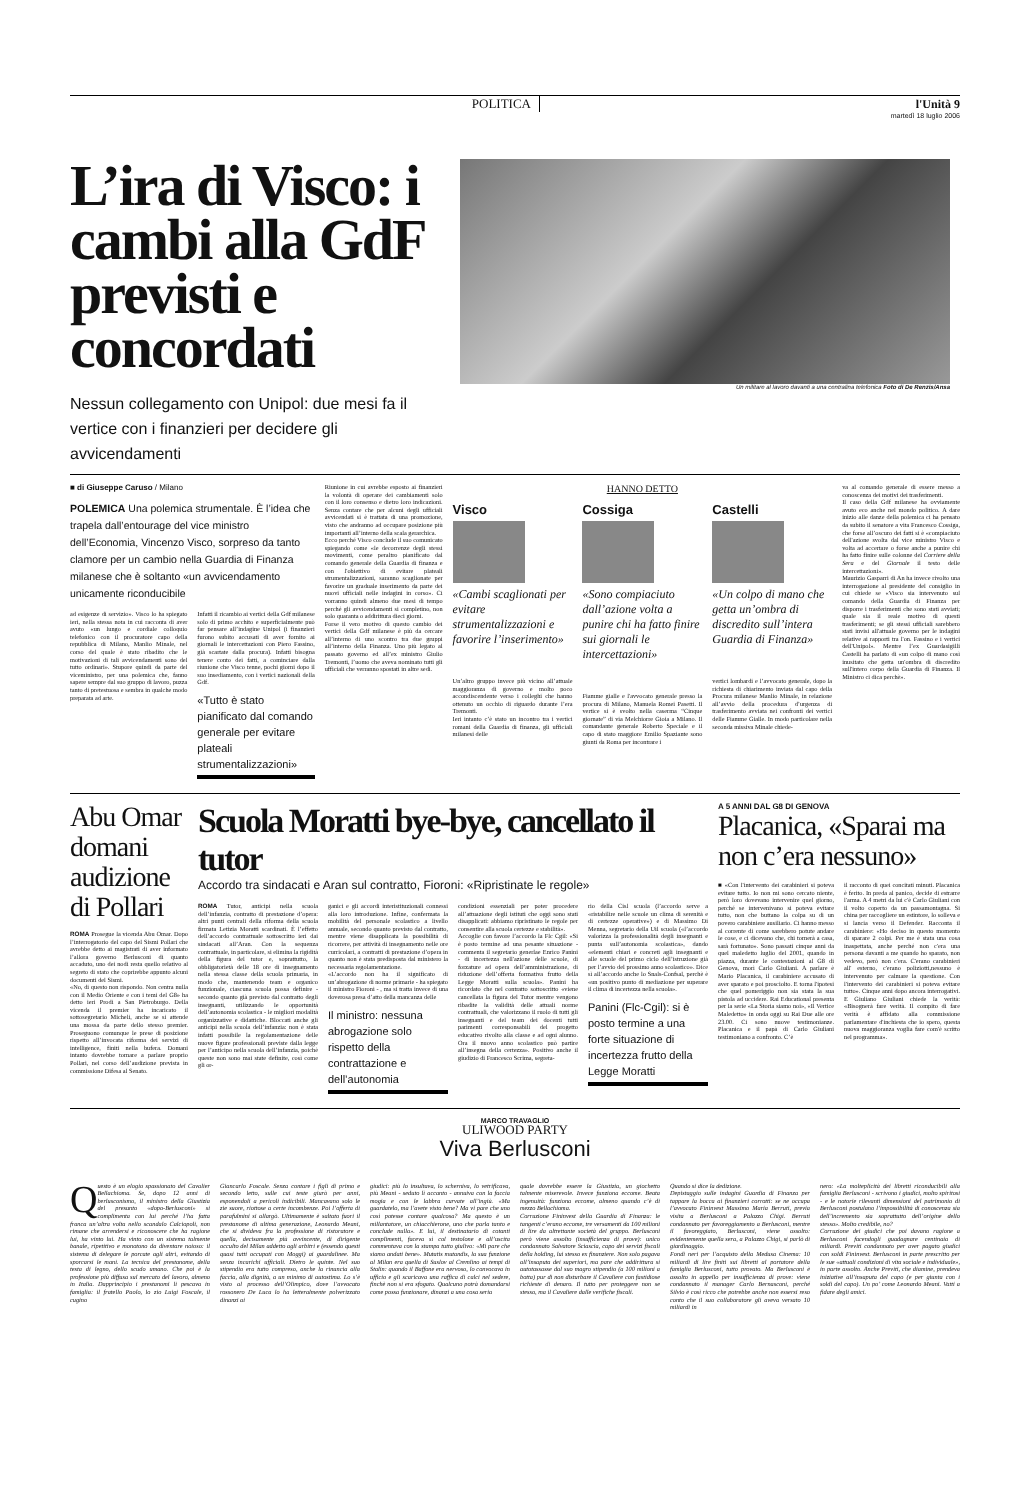POLITICA l'Unità 9
martedì 18 luglio 2006
L’ira di Visco: i cambi alla GdF previsti e concordati
Nessun collegamento con Unipol: due mesi fa il vertice con i finanzieri per decidere gli avvicendamenti
Un militare al lavoro davanti a una centralina telefonica Foto di De Renzis/Ansa
■ di Giuseppe Caruso / Milano
POLEMICA Una polemica strumentale. È l’idea che trapela dall’entourage del vice ministro dell’Economia, Vincenzo Visco, sorpreso da tanto clamore per un cambio nella Guardia di Finanza milanese che è soltanto «un avvicendamento unicamente riconducibile
ad esigenze di servizio». Visco lo ha spiegato ieri, nella stessa nota in cui racconta di aver avuto «un lungo e cordiale colloquio telefonico con il procuratore capo della repubblica di Milano, Manlio Minale, nel corso del quale è stato ribadito che le motivazioni di tali avvicendamenti sono del tutto ordinari». Stupore quindi da parte del viceministro, per una polemica che, fanno sapere sempre dal suo gruppo di lavoro, puzza tanto di pretestuosa e sembra in qualche modo preparata ad arte.
Infatti il ricambio ai vertici della Gdf milanese solo di primo acchito e superficialmente può far pensare all’indagine Unipol (i finanzieri furono subito accusati di aver fornito ai giornali le intercettazioni con Piero Fassino, già scartate dalla procura). Infatti bisogna tenere conto dei fatti, a cominciare dalla riunione che Visco tenne, pochi giorni dopo il suo insediamento, con i vertici nazionali della Gdf.
«Tutto è stato pianificato dal comando generale per evitare plateali strumentalizzazioni»
Riunione in cui avrebbe esposto ai finanzieri la volontà di operare dei cambiamenti solo con il loro consenso e dietro loro indicazioni. Senza contare che per alcuni degli ufficiali avvicendati si è trattata di una promozione, visto che andranno ad occupare posizione più importanti all’interno della scala gerarchica.
Ecco perché Visco conclude il suo comunicato spiegando come «le decorrenze degli stessi movimenti, come peraltro pianificato dal comando generale della Guardia di finanza e con l'obiettivo di evitare plateali strumentalizzazioni, saranno scaglionate per favorire un graduale inserimento da parte dei nuovi ufficiali nelle indagini in corso». Ci vorranno quindi almeno due mesi di tempo perché gli avvicendamenti si completino, non solo quaranta o addirittura dieci giorni.
Forse il vero motivo di questo cambio dei vertici della Gdf milanese è più da cercare all’interno di uno scontro tra due gruppi all’interno della Finanza. Uno più legato al passato governo ed all’ex ministro Giulio Tremonti, l’uomo che aveva nominato tutti gli ufficiali che verranno spostati in altre sedi.
HANNO DETTO
Visco
«Cambi scaglionati per evitare strumentalizzazioni e favorire l’inserimento»
Un’altro gruppo invece più vicino all’attuale maggioranza di governo e molto poco accondiscendente verso i colleghi che hanno ottenuto un occhio di riguardo durante l’era Tremonti.
Ieri intanto c’è stato un incontro tra i vertici romani della Guardia di finanza, gli ufficiali milanesi delle
Cossiga
«Sono compiaciuto dall’azione volta a punire chi ha fatto finire sui giornali le intercettazioni»
Fiamme gialle e l'avvocato generale presso la procura di Milano, Manuela Romei Pasetti. Il vertice si è svolto nella caserma “Cinque giornate” di via Melchiorre Gioia a Milano. Il comandante generale Roberto Speciale e il capo di stato maggiore Emilio Spaziante sono giunti da Roma per incontrare i
Castelli
«Un colpo di mano che getta un’ombra di discredito sull’intera Guardia di Finanza»
vertici lombardi e l’avvocato generale, dopo la richiesta di chiarimento inviata dal capo della Procura milanese Manlio Minale, in relazione all’avvio della procedura d’urgenza di trasferimento avviata nei confronti dei vertici delle Fiamme Gialle. In modo particolare nella seconda missiva Minale chiede-
va al comando generale di essere messo a conoscenza dei motivi dei trasferimenti.
Il caso della Gdf milanese ha ovviamente avuto eco anche nel mondo politico. A dare inizio alle danze della polemica ci ha pensato da subito il senatore a vita Francesco Cossiga, che forse all’oscuro dei fatti si è «compiaciuto dell'azione svolta dal vice ministro Visco e volta ad accertare o forse anche a punire chi ha fatto finire sulle colonne del Corriere della Sera e del Giornale il testo delle intercettazioni».
Maurizio Gasparri di An ha invece rivolto una interrogazione al presidente del consiglio in cui chiede se «Visco sia intervenuto sul comando della Guardia di Finanza per disporre i trasferimenti che sono stati avviati; quale sia il reale motivo di questi trasferimenti; se gli stessi ufficiali sarebbero stati invisi all'attuale governo per le indagini relative ai rapporti tra l'on. Fassino e i vertici dell'Unipol». Mentre l’ex Guardasigilli Castelli ha parlato di «un colpo di mano così inusitato che getta un'ombra di discredito sull'intero corpo della Guardia di Finanza. Il Ministro ci dica perchè».
Abu Omar domani audizione di Pollari
ROMA Prosegue la vicenda Abu Omar. Dopo l’interrogatorio del capo del Sismi Pollari che avrebbe detto ai magistrati di aver informato l’allora governo Berlusconi di quanto accaduto, uno dei nodi resta quello relativo al segreto di stato che coprirebbe appunto alcuni documenti del Sismi.
«No, di questo non rispondo. Non centra nulla con il Medio Oriente e con i temi del G8» ha detto ieri Prodi a San Pietroburgo. Della vicenda il premier ha incaricato il sottosegretario Micheli, anche se si attende una mossa da parte dello stesso premier. Proseguono comunque le prese di posizione rispetto all’invocata riforma dei servizi di intelligence, finiti nella bufera. Domani intanto dovrebbe tornare a parlare proprio Pollari, nel corso dell’audizione prevista in commissione Difesa al Senato.
Scuola Moratti bye-bye, cancellato il tutor
Accordo tra sindacati e Aran sul contratto, Fioroni: «Ripristinate le regole»
ROMA Tutor, anticipi nella scuola dell’infanzia, contratto di prestazione d’opera: altri punti centrali della riforma della scuola firmata Letizia Moratti scardinati. È l’effetto dell’accordo contrattuale sottoscritto ieri dai sindacati all’Aran. Con la sequenza contrattuale, in particolare, si elimina la rigidità della figura del tutor e, soprattutto, la obbligatorietà delle 18 ore di insegnamento nella stessa classe della scuola primaria, in modo che, mantenendo team e organico funzionale, ciascuna scuola possa definire - secondo quanto già previsto dal contratto degli insegnanti, utilizzando le opportunità dell’autonomia scolastica - le migliori modalità organizzative e didattiche. Bloccati anche gli anticipi nella scuola dell’infanzia: non è stata infatti possibile la regolamentazione delle nuove figure professionali previste dalla legge per l’anticipo nella scuola dell’infanzia, poichè queste non sono mai state definite, così come gli or-
ganici e gli accordi interistituzionali connessi alla loro introduzione. Infine, confermata la mobilità del personale scolastico a livello annuale, secondo quanto previsto dal contratto, mentre viene disapplicata la possibilità di ricorrere, per attività di insegnamento nelle ore curricolari, a contratti di prestazione d’opera in quanto non è stata predisposta dal ministero la necessaria regolamentazione.
«L’accordo non ha il significato di un’abrogazione di norme primarie - ha spiegato il ministro Fioroni - , ma si tratta invece di una doverosa presa d’atto della mancanza delle
Il ministro: nessuna abrogazione solo rispetto della contrattazione e dell’autonomia
condizioni essenziali per poter procedere all’attuazione degli istituti che oggi sono stati disapplicati: abbiamo ripristinato le regole per consentire alla scuola certezze e stabilità».
Accoglie con favore l’accordo la Flc Cgil: «Si è posto termine ad una pesante situazione - commenta il segretario generlae Enrico Panini - di incertezza nell'azione delle scuole, di forzature ad opera dell’amministrazione, di riduzione dell’offerta formativa frutto della Legge Moratti sulla scuola». Panini ha ricordato che nel contratto sottoscritto «viene cancellata la figura del Tutor mentre vengono ribadite la validità delle attuali norme contrattuali, che valorizzano il ruolo di tutti gli insegnanti e del team dei docenti tutti parimenti corresponsabili del progetto educativo rivolto alla classe e ad ogni alunno. Ora il nuovo anno scolastico può partire all’insegna della certezza». Positivo anche il giudizio di Francesco Scrima, segreta-
rio della Cisl scuola (l’accordo serve a «ristabilire nelle scuole un clima di serenità e di certezze operative») e di Massimo Di Menna, segretario della Uil scuola («l’accordo valorizza la professionalità degli insegnanti e punta sull’autonomia scolastica», dando «elementi chiari e concreti agli insegnanti e alle scuole del primo ciclo dell’istruzione già per l’avvio del prossimo anno scolastico». Dice sì all’accordo anche lo Snals-Confsal, perchè è «un positivo punto di mediazione per superare il clima di incertezza nella scuola».
Panini (Flc-Cgil): si è posto termine a una forte situazione di incertezza frutto della Legge Moratti
A 5 ANNI DAL G8 DI GENOVA
Placanica, «Sparai ma non c’era nessuno»
■ «Con l'intervento dei carabinieri si poteva evitare tutto. Io non mi sono cercato niente, però loro dovevano intervenire quel giorno, perché se intervenivano si poteva evitare tutto, non che buttano la colpa su di un povero carabiniere ausiliario. Ci hanno messo al corrente di come sarebbero potute andare le cose, e ci dicevano che, chi tornerà a casa, sarà fortunato». Sono passati cinque anni da quel maledetto luglio del 2001, quando in piazza, durante le contestazioni al G8 di Genova, morì Carlo Giuliani. A parlare è Mario Placanica, il carabiniere accusato di aver sparato e poi prosciolto. E torna l'ipotesi che quel pomeriggio non sia stata la sua pistola ad uccidere. Rai Educational presenta per la serie «La Storia siamo noi», «Il Vertice Maledetto» in onda oggi su Rai Due alle ore 23.00. Ci sono nuove testimonianze. Placanica e il papà di Carlo Giuliani testimoniano a confronto. C’è
il racconto di quei concitati minuti. Placanica è ferito. In preda al panico, decide di estrarre l'arma. A 4 metri da lui c'è Carlo Giuliani con il volto coperto da un passamontagna. Si china per raccogliere un estintore, lo solleva e si lancia verso il Defender. Racconta il carabiniere: «Ho deciso in questo momento di sparare 2 colpi. Per me è stata una cosa inaspettata, anche perché non c'era una persona davanti a me quando ho sparato, non vedevo, però non c'era. C'erano carabinieri all' esterno, c'erano poliziotti,nessuno è intervenuto per calmare la questione. Con l'intervento dei carabinieri si poteva evitare tutto». Cinque anni dopo ancora interrogativi. E Giuliano Giuliani chiede la verità: «Bisognerà fare verità. Il compito di fare verità è affidato alla commissione parlamentare d'inchiesta che io spero, questa nuova maggioranza voglia fare com'è scritto nel programma».
MARCO TRAVAGLIO
ULIWOOD PARTY
Viva Berlusconi
Questo è un elogio spassionato del Cavalier Bellachioma. Se, dopo 12 anni di berlusconismo, il ministro della Giustizia del presunto «dopo-Berlusconi» si complimenta con lui perché l’ha fatta franca un’altra volta nello scandalo Calciopoli, non rimane che arrendersi e riconoscere che ha ragione lui, ha vinto lui. Ha vinto con un sistema talmente banale, ripetitivo e monotono da diventare noioso: il sistema di delegare le porcate agli altri, evitando di sporcarsi le mani. La tecnica del prestanome, della testa di legno, dello scudo umano. Che poi è la professione più diffusa sul mercato del lavoro, almeno in Italia. Dapprincipio i prestanomi li pescava in famiglia: il fratello Paolo, lo zio Luigi Foscale, il cugino
Giancarlo Foscale. Senza contare i figli di primo e secondo letto, sulle cui teste giurò per anni, esponendoli a pericoli indicibili. Mancavano solo le zie suore, riottose a certe incombenze. Poi l’offerta di parafulmini si allargò. Ultimamente è saltato fuori il prestanome di ultima generazione, Leonardo Meani, che si divideva fra la professione di ristoratore e quella, decisamente più avvincente, di dirigente occulto del Milan addetto agli arbitri e (essendo questi quasi tutti occupati con Moggi) ai guardalinee. Ma senza incarichi ufficiali. Dietro le quinte. Nel suo stipendio era tutto compreso, anche la rinuncia alla faccia, alla dignità, a un minimo di autostima. Lo s’è visto al processo dell’Olimpico, dove l’avvocato rossonero De Luca lo ha letteralmente polverizzato dinanzi ai
giudici: più lo insultava, lo scherniva, lo vetrificava, più Meani - seduto lì accanto - annuiva con la faccia mogia e con le labbra curvate all’ingiù. «Ma guardatelo, ma l’avete visto bene? Ma vi pare che uno così potesse contare qualcosa? Ma questo è un millantatore, un chiacchierone, uno che parla tanto e conclude nulla». E lui, il destinatario di cotanti complimenti, faceva sì col testolone e all’uscita commentava con la stampa tutto giulivo: «Mi pare che siamo andati bene». Mutatis mutandis, la sua funzione al Milan era quella di Suslov al Cremlino ai tempi di Stalin: quando il Baffone era nervoso, lo convocava in ufficio e gli scaricava una raffica di calci nel sedere, finchè non si era sfogato. Qualcuno potrà domandarsi come possa funzionare, dinanzi a una cosa seria
quale dovrebbe essere la Giustizia, un giochetto talmente miserevole. Invece funziona eccome. Beata ingenuità: funziona eccome, almeno quando c’è di mezzo Bellachioma.
Corruzione Fininvest della Guardia di Finanza: le tangenti c’erano eccome, tre versamenti da 100 milioni di lire da altrettante società del gruppo. Berlusconi però viene assolto (insufficienza di prove): unico condannato Salvatore Sciascia, capo dei servizi fiscali della holding, lui stesso ex finanziere. Non solo pagava all’insaputa dei superiori, ma pare che addirittura si autotassasse dal suo magro stipendio (a 100 milioni a botta) pur di non disturbare il Cavaliere con fastidiose richieste di denaro. Il tutto per proteggere non se stesso, ma il Cavaliere dalle verifiche fiscali.
Quando si dice la dedizione.
Depistaggio sulle indagini Guardia di Finanza per tappare la bocca ai finanzieri corrotti: se ne occupa l’avvocato Fininvest Massimo Maria Berruti, previa visita a Berlusconi a Palazzo Chigi. Berruti condannato per favoreggiamento a Berlusconi, mentre il favoreggiato, Berlusconi, viene assolto: evidentemente quella sera, a Palazzo Chigi, si parlò di giardinaggio.
Fondi neri per l’acquisto della Medusa Cinema: 10 miliardi di lire finiti sui libretti al portatore della famiglia Berlusconi, tutto provato. Ma Berlusconi è assolto in appello per insufficienza di prove: viene condannato il manager Carlo Bernasconi, perché Silvio è così ricco che potrebbe anche non essersi reso conto che il suo collaboratore gli aveva versato 10 miliardi in
nero: «La molteplicità dei libretti riconducibili alla famiglia Berlusconi - scrivono i giudici, molto spiritosi - e le notorie rilevanti dimensioni del patrimonio di Berlusconi postulano l’impossibilità di conoscenza sia dell’incremento sia soprattutto dell’origine dello stesso». Molto credibile, no?
Corruzione dei giudici che poi davano ragione a Berlusconi facendogli guadagnare centinaia di miliardi. Previti condannato per aver pagato giudici con soldi Fininvest. Berlusconi in parte prescritto per le sue «attuali condizioni di vita sociale e individuale», in parte assolto. Anche Previti, che diamine, prendeva iniziative all’insaputa del capo (e per giunta con i soldi del capo). Un po’ come Leonardo Meani. Vatti a fidare degli amici.